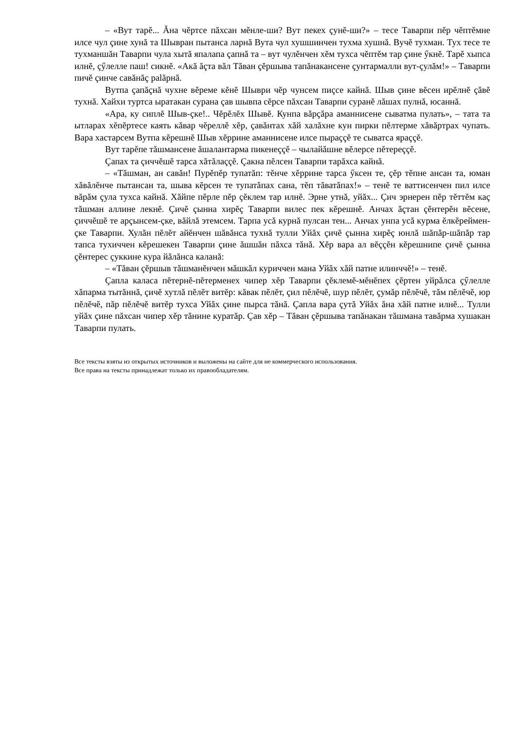– «Вут тарĕ... Ăна чĕртсе пăхсан мĕнле-ши? Вут пекех çунĕ-ши?» – тесе Таварпи пĕр чĕптĕмне илсе чул çине хунă та Шывран пытанса ларнă Вута чул хушшинчен тухма хушнă. Вучĕ тухман. Тух тесе те тухманшăн Таварпи чула хытă япалапа çапнă та – вут чулĕнчен хĕм тухса чĕптĕм тар çине ӳкнĕ. Тарĕ хыпса илнĕ, çӳлелле паш! сикнĕ. «Акă ăçта вăл Тăван çĕршыва тапăнакансене çунтармалли вут-çулăм!» – Таварпи пичĕ çинче савăнăç palăрнă.
Вутпа çапăçнă чухне вĕреме кĕнĕ Шыври чĕр чунсем пиçсе кайнă. Шыв çине вĕсен ирĕлнĕ çăвĕ тухнă. Хайхи туртса ыратакан сурана çав шывпа сĕрсе пăхсан Таварпи суранĕ лăшах пулнă, юсаннă.
«Ара, ку сиплĕ Шыв-çке!.. Чĕрĕлĕх Шывĕ. Кунпа вăрçăра аманнисене сыватма пулать», – тата та ытларах хĕпĕртесе каять кăвар чĕреллĕ хĕр, çавăнтах хăй халăхне кун пирки пĕлтерме хăвăртрах чупать. Вара хастарсем Вутпа кĕрешнĕ Шыв хĕррине аманнисене илсе пыраççĕ те сыватса яраççĕ.
Вут тарĕпе тăшмансене ăшалантарма пикенеççĕ – чылайăшне вĕлерсе пĕтереççĕ.
Çапах та çиччĕшĕ тарса хăтăлаççĕ. Çакна пĕлсен Таварпи тарăхса кайнă.
– «Тăшман, ан савăн! Пурĕпĕр тупатăп: тĕнче хĕррине тарса ӳксен те, çĕр тĕпне ансан та, юман хăвăлĕнче пытансан та, шыва кĕрсен те тупатăпах сана, тĕп тăватăпах!» – тенĕ те ваттисенчен пил илсе вăрăм çула тухса кайнă. Хăйпе пĕрле пĕр çĕклем тар илнĕ. Эрне утнă, уйăх... Çич эрнерен пĕр тĕттĕм каç тăшман аллине лекнĕ. Çичĕ çынна хирĕç Таварпи вилес пек кĕрешнĕ. Анчах ăçтан çĕнтерĕн вĕсене, çиччĕшĕ те арçынсем-çке, вăйлă этемсем. Тарпа усă курнă пулсан тен... Анчах унпа усă курма ĕлкĕреймен-çке Таварпи. Хулăн пĕлĕт айĕнчен шăвăнса тухнă тулли Уйăх çичĕ çынна хирĕç юнлă шăпăр-шăпăр тар тапса тухиччен кĕрешекен Таварпи çине ăшшăн пăхса тăнă. Хĕр вара ал вĕççĕн кĕрешнипе çичĕ çынна çĕнтерес çуккине кура йăлăнса каланă:
– «Тăван çĕршыв тăшманĕнчен мăшкăл куриччен мана Уйăх хăй патне илинччĕ!» – тенĕ.
Çапла каласа пĕтернĕ-пĕтерменех чипер хĕр Таварпи çĕклемĕ-мĕнĕпех çĕртен уйрăлса çӳлелле хăпарма тытăннă, çичĕ хутлă пĕлĕт витĕр: кăвак пĕлĕт, çил пĕлĕчĕ, шур пĕлĕт, çумăр пĕлĕчĕ, тăм пĕлĕчĕ, юр пĕлĕчĕ, пăр пĕлĕчĕ витĕр тухса Уйăх çине пырса тăнă. Çапла вара çутă Уйăх ăна хăй патне илнĕ... Тулли уйăх çине пăхсан чипер хĕр тăнине куратăр. Çав хĕр – Тăван çĕршыва тапăнакан тăшмана тавăрма хушакан Таварпи пулать.
Все тексты взяты из открытых источников и выложены на сайте для не коммерческого использования.
Все права на тексты принадлежат только их правообладателям.